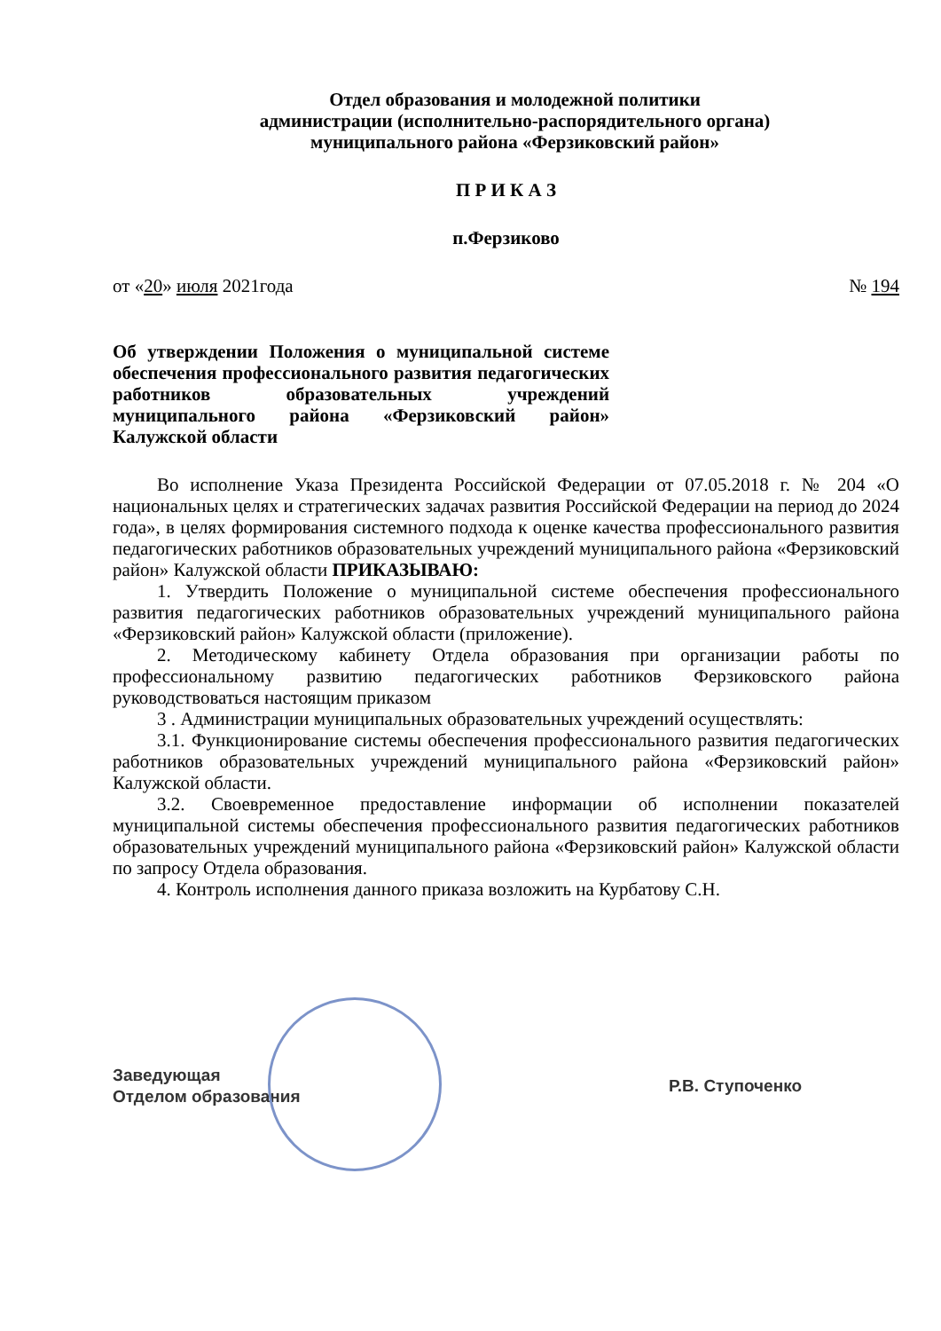Отдел образования и молодежной политики
администрации (исполнительно-распорядительного органа)
муниципального района «Ферзиковский район»
П Р И К А З
п.Ферзиково
от «20» июля 2021года № 194
Об утверждении Положения о муниципальной системе обеспечения профессионального развития педагогических работников образовательных учреждений муниципального района «Ферзиковский район» Калужской области
Во исполнение Указа Президента Российской Федерации от 07.05.2018 г. № 204 «О национальных целях и стратегических задачах развития Российской Федерации на период до 2024 года», в целях формирования системного подхода к оценке качества профессионального развития педагогических работников образовательных учреждений муниципального района «Ферзиковский район» Калужской области ПРИКАЗЫВАЮ:
1. Утвердить Положение о муниципальной системе обеспечения профессионального развития педагогических работников образовательных учреждений муниципального района «Ферзиковский район» Калужской области (приложение).
2. Методическому кабинету Отдела образования при организации работы по профессиональному развитию педагогических работников Ферзиковского района руководствоваться настоящим приказом
3 . Администрации муниципальных образовательных учреждений осуществлять:
3.1. Функционирование системы обеспечения профессионального развития педагогических работников образовательных учреждений муниципального района «Ферзиковский район» Калужской области.
3.2. Своевременное предоставление информации об исполнении показателей муниципальной системы обеспечения профессионального развития педагогических работников образовательных учреждений муниципального района «Ферзиковский район» Калужской области по запросу Отдела образования.
4. Контроль исполнения данного приказа возложить на Курбатову С.Н.
Заведующая
Отделом образования Р.В. Ступоченко